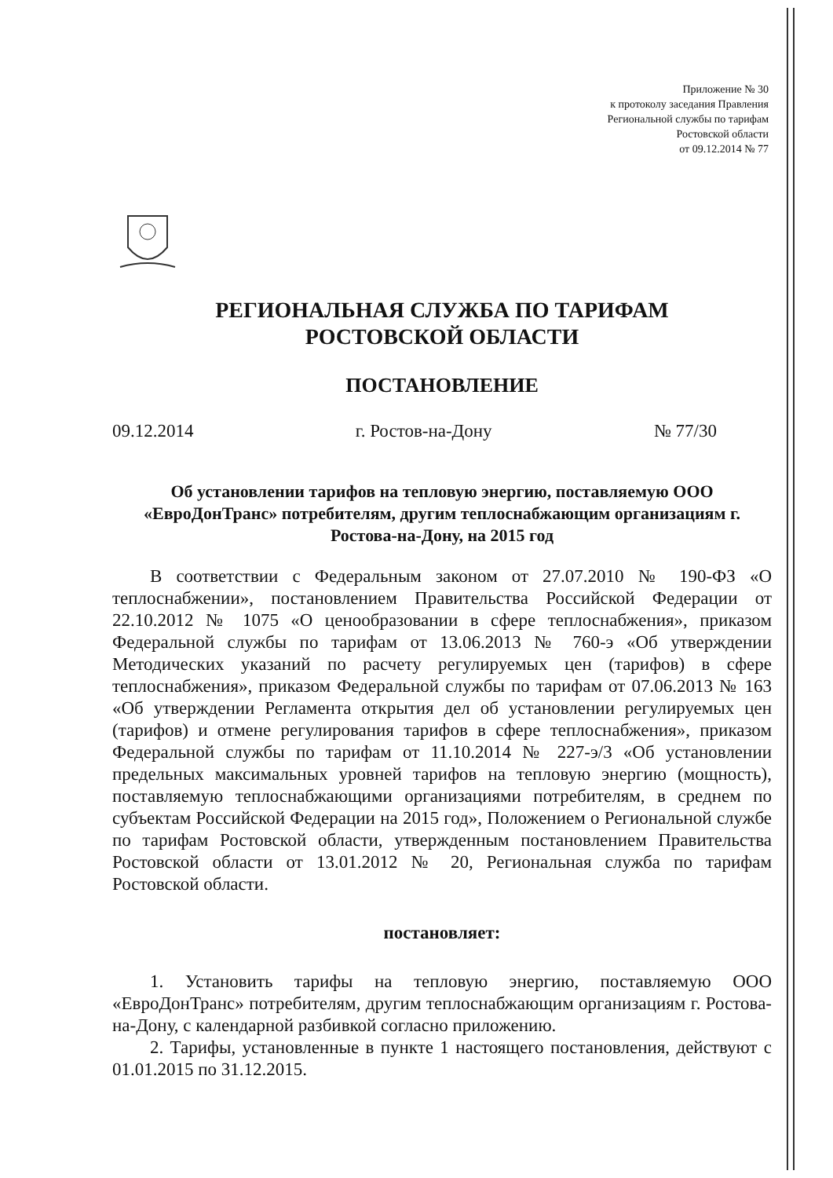Приложение № 30
к протоколу заседания Правления
Региональной службы по тарифам
Ростовской области
от 09.12.2014 № 77
РЕГИОНАЛЬНАЯ СЛУЖБА ПО ТАРИФАМ
РОСТОВСКОЙ ОБЛАСТИ
ПОСТАНОВЛЕНИЕ
09.12.2014 г. Ростов-на-Дону № 77/30
Об установлении тарифов на тепловую энергию, поставляемую ООО «ЕвроДонТранс» потребителям, другим теплоснабжающим организациям г. Ростова-на-Дону, на 2015 год
В соответствии с Федеральным законом от 27.07.2010 № 190-ФЗ «О теплоснабжении», постановлением Правительства Российской Федерации от 22.10.2012 № 1075 «О ценообразовании в сфере теплоснабжения», приказом Федеральной службы по тарифам от 13.06.2013 № 760-э «Об утверждении Методических указаний по расчету регулируемых цен (тарифов) в сфере теплоснабжения», приказом Федеральной службы по тарифам от 07.06.2013 № 163 «Об утверждении Регламента открытия дел об установлении регулируемых цен (тарифов) и отмене регулирования тарифов в сфере теплоснабжения», приказом Федеральной службы по тарифам от 11.10.2014 № 227-э/3 «Об установлении предельных максимальных уровней тарифов на тепловую энергию (мощность), поставляемую теплоснабжающими организациями потребителям, в среднем по субъектам Российской Федерации на 2015 год», Положением о Региональной службе по тарифам Ростовской области, утвержденным постановлением Правительства Ростовской области от 13.01.2012 № 20, Региональная служба по тарифам Ростовской области.
постановляет:
1. Установить тарифы на тепловую энергию, поставляемую ООО «ЕвроДонТранс» потребителям, другим теплоснабжающим организациям г. Ростова-на-Дону, с календарной разбивкой согласно приложению.
2. Тарифы, установленные в пункте 1 настоящего постановления, действуют с 01.01.2015 по 31.12.2015.